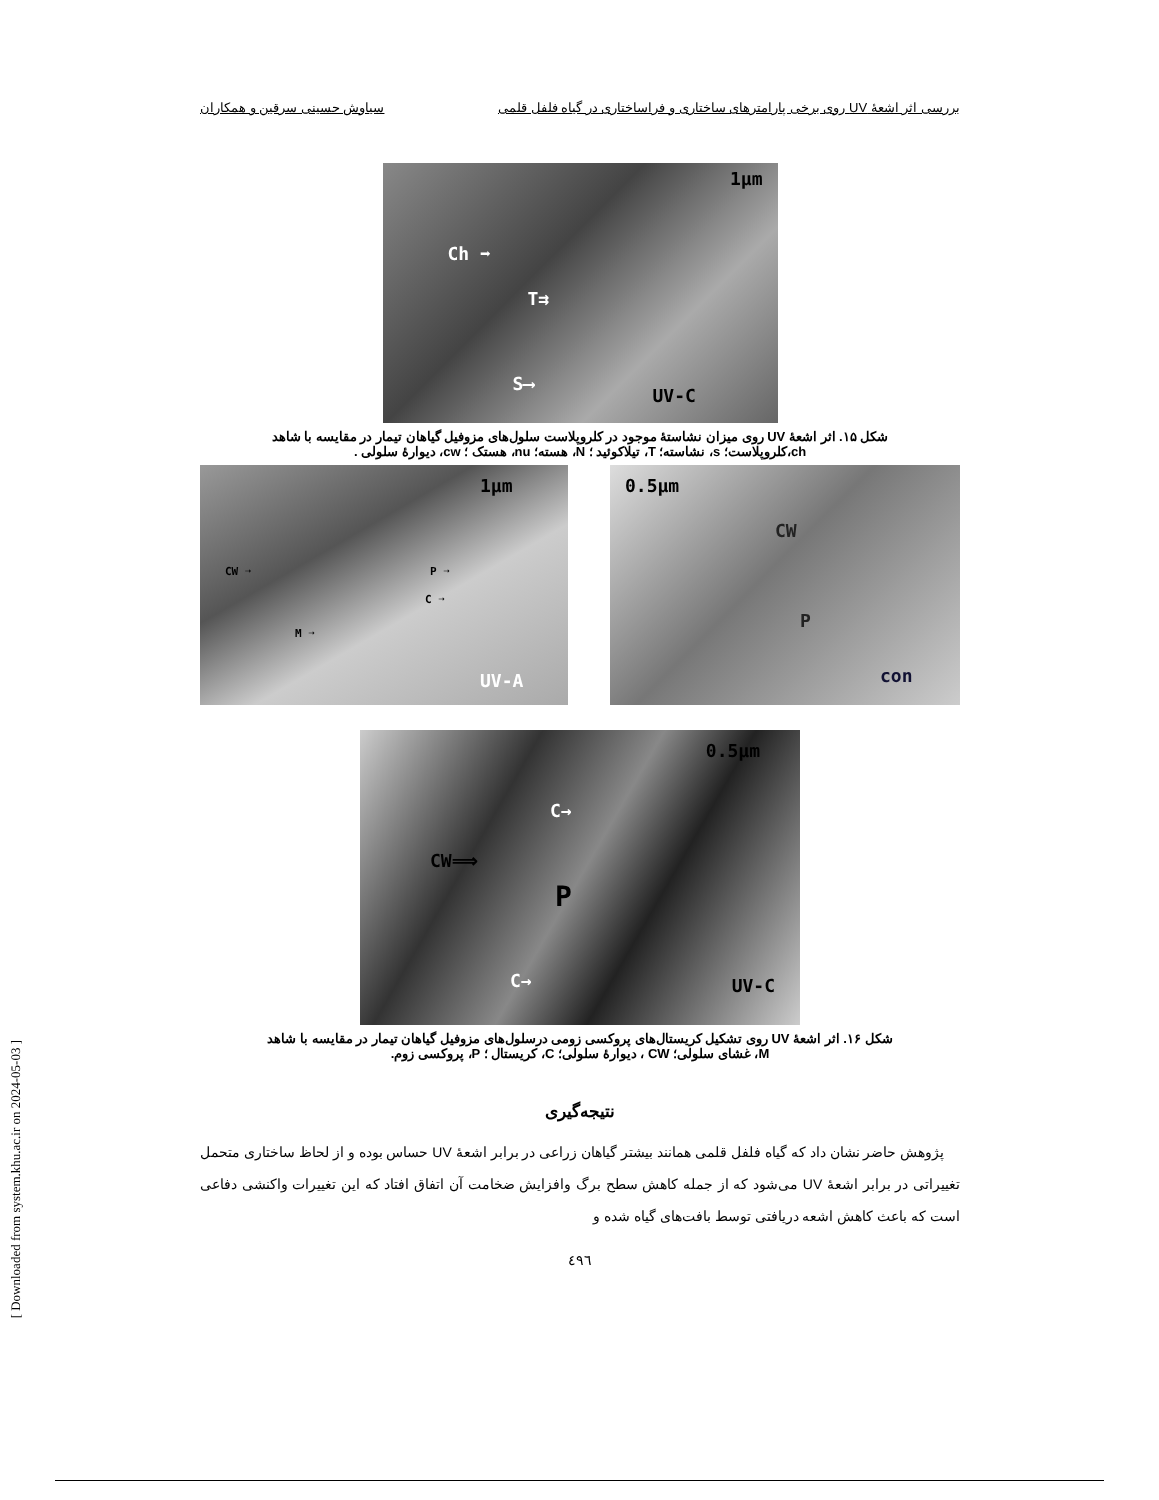بررسی اثر اشعهٔ UV روی برخی پارامترهای ساختاری و فراساختاری در گیاه فلفل قلمی سیاوش حسینی سرقین و همکاران
1µm
Ch ➡
T⇉
S⟶
UV-C
شکل ۱۵. اثر اشعهٔ UV روی میزان نشاستهٔ موجود در کلروپلاست سلول‌های مزوفیل گیاهان تیمار در مقایسه با شاهد
ch،کلروپلاست؛ s، نشاسته؛ T، تیلاکوئید ؛ N، هسته؛ nu، هستک ؛ cw، دیوارهٔ سلولی .
0.5µm
CW
P
con
1µm
CW ➝ P ➝
C ➝
M ➝
UV-A
0.5µm
C→
CW⟹
P
C→ UV-C
شکل ۱۶. اثر اشعهٔ UV روی تشکیل کریستال‌های پروکسی زومی درسلول‌های مزوفیل گیاهان تیمار در مقایسه با شاهد
M، غشای سلولی؛ CW ، دیوارهٔ سلولی؛ C، کریستال ؛ P، پروکسی زوم.
نتیجه‌گیری
پژوهش حاضر نشان داد که گیاه فلفل قلمی همانند بیشتر گیاهان زراعی در برابر اشعهٔ UV حساس بوده و از لحاظ ساختاری متحمل تغییراتی در برابر اشعهٔ UV می‌شود که از جمله کاهش سطح برگ وافزایش ضخامت آن اتفاق افتاد که این تغییرات واکنشی دفاعی است که باعث کاهش اشعه دریافتی توسط بافت‌های گیاه شده و
٤٩٦
[ Downloaded from system.khu.ac.ir on 2024-05-03 ]